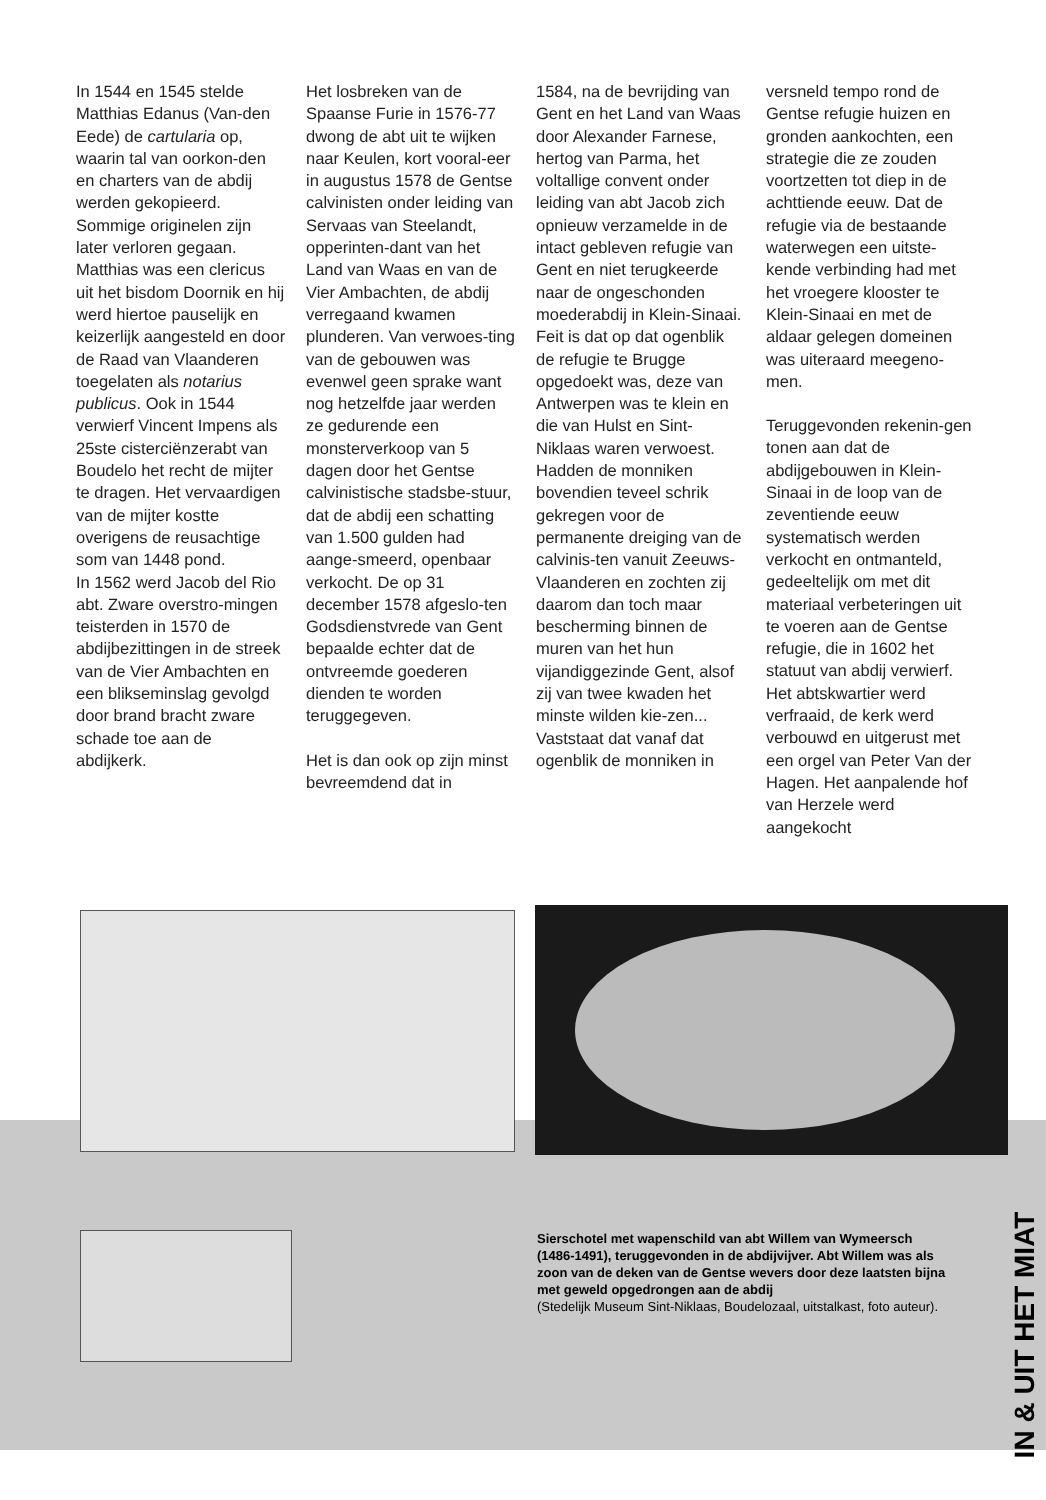In 1544 en 1545 stelde Matthias Edanus (Van-den Eede) de cartularia op, waarin tal van oorkon-den en charters van de abdij werden gekopieerd. Sommige originelen zijn later verloren gegaan. Matthias was een clericus uit het bisdom Doornik en hij werd hiertoe pauselijk en keizerlijk aangesteld en door de Raad van Vlaanderen toegelaten als notarius publicus. Ook in 1544 verwierf Vincent Impens als 25ste cisterciënzerabt van Boudelo het recht de mijter te dragen. Het vervaardigen van de mijter kostte overigens de reusachtige som van 1448 pond.
In 1562 werd Jacob del Rio abt. Zware overstro-mingen teisterden in 1570 de abdijbezittingen in de streek van de Vier Ambachten en een blikseminslag gevolgd door brand bracht zware schade toe aan de abdijkerk.
Het losbreken van de Spaanse Furie in 1576-77 dwong de abt uit te wijken naar Keulen, kort vooral-eer in augustus 1578 de Gentse calvinisten onder leiding van Servaas van Steelandt, opperinten-dant van het Land van Waas en van de Vier Ambachten, de abdij verregaand kwamen plunderen. Van verwoes-ting van de gebouwen was evenwel geen sprake want nog hetzelfde jaar werden ze gedurende een monsterverkoop van 5 dagen door het Gentse calvinistische stadsbe-stuur, dat de abdij een schatting van 1.500 gulden had aange-smeerd, openbaar verkocht. De op 31 december 1578 afgeslo-ten Godsdienstvrede van Gent bepaalde echter dat de ontvreemde goederen dienden te worden teruggegeven.
Het is dan ook op zijn minst bevreemdend dat in
1584, na de bevrijding van Gent en het Land van Waas door Alexander Farnese, hertog van Parma, het voltallige convent onder leiding van abt Jacob zich opnieuw verzamelde in de intact gebleven refugie van Gent en niet terugkeerde naar de ongeschonden moederabdij in Klein-Sinaai. Feit is dat op dat ogenblik de refugie te Brugge opgedoekt was, deze van Antwerpen was te klein en die van Hulst en Sint-Niklaas waren verwoest. Hadden de monniken bovendien teveel schrik gekregen voor de permanente dreiging van de calvinis-ten vanuit Zeeuws-Vlaanderen en zochten zij daarom dan toch maar bescherming binnen de muren van het hun vijandiggezinde Gent, alsof zij van twee kwaden het minste wilden kie-zen...
Vaststaat dat vanaf dat ogenblik de monniken in
versneld tempo rond de Gentse refugie huizen en gronden aankochten, een strategie die ze zouden voortzetten tot diep in de achttiende eeuw. Dat de refugie via de bestaande waterwegen een uitste-kende verbinding had met het vroegere klooster te Klein-Sinaai en met de aldaar gelegen domeinen was uiteraard meegeno-men.
Teruggevonden rekenin-gen tonen aan dat de abdijgebouwen in Klein-Sinaai in de loop van de zeventiende eeuw systematisch werden verkocht en ontmanteld, gedeeltelijk om met dit materiaal verbeteringen uit te voeren aan de Gentse refugie, die in 1602 het statuut van abdij verwierf. Het abtskwartier werd verfraaid, de kerk werd verbouwd en uitgerust met een orgel van Peter Van der Hagen. Het aanpalende hof van Herzele werd aangekocht
Sierschotel met wapenschild van abt Willem van Wymeersch (1486-1491), teruggevonden in de abdijvijver. Abt Willem was als zoon van de deken van de Gentse wevers door deze laatsten bijna met geweld opgedrongen aan de abdij
(Stedelijk Museum Sint-Niklaas, Boudelozaal, uitstalkast, foto auteur).
IN & UIT HET MIAT